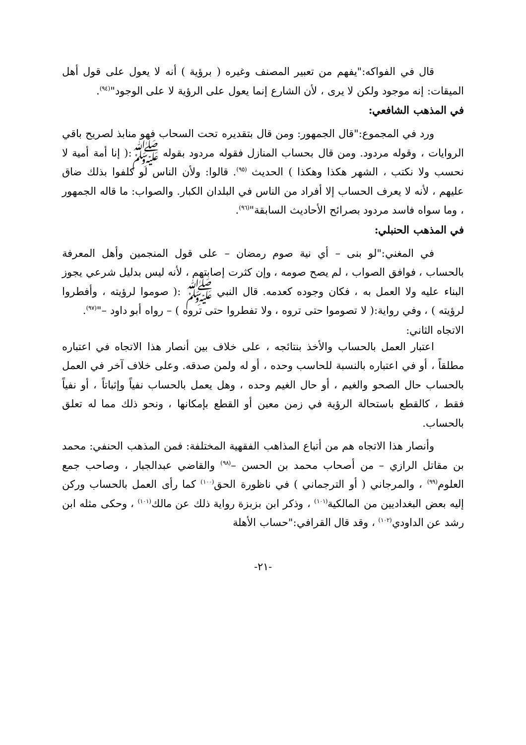قال في الفواكه:"يفهم من تعبير المصنف وغيره ( برؤية ) أنه لا يعول على قول أهل الميقات: إنه موجود ولكن لا يرى ، لأن الشارع إنما يعول على الرؤية لا على الوجود"<sup>(٩٤)</sup>.
في المذهب الشافعي:
ورد في المجموع:"قال الجمهور: ومن قال بتقديره تحت السحاب فهو منابذ لصريح باقي الروايات ، وقوله مردود. ومن قال بحساب المنازل فقوله مردود بقوله ﷺ:( إنا أمة أمية لا نحسب ولا نكتب ، الشهر هكذا وهكذا ) الحديث <sup>(٩٥)</sup>. قالوا: ولأن الناس لو كلفوا بذلك ضاق عليهم ، لأنه لا يعرف الحساب إلا أفراد من الناس في البلدان الكبار. والصواب: ما قاله الجمهور ، وما سواه فاسد مردود بصرائح الأحاديث السابقة"<sup>(٩٦)</sup>.
في المذهب الحنبلي:
في المغني:"لو بنى – أي نية صوم رمضان – على قول المنجمين وأهل المعرفة بالحساب ، فوافق الصواب ، لم يصح صومه ، وإن كثرت إصابتهم ، لأنه ليس بدليل شرعي يجوز البناء عليه ولا العمل به ، فكان وجوده كعدمه. قال النبي ﷺ :( صوموا لرؤيته ، وأفطروا لرؤيته ) ، وفي رواية:( لا تصوموا حتى تروه ، ولا تفطروا حتى تروه ) – رواه أبو داود –"<sup>(٩٧)</sup>.
الاتجاه الثاني:
اعتبار العمل بالحساب والأخذ بنتائجه ، على خلاف بين أنصار هذا الاتجاه في اعتباره مطلقاً ، أو في اعتباره بالنسبة للحاسب وحده ، أو له ولمن صدقه. وعلى خلاف آخر في العمل بالحساب حال الصحو والغيم ، أو حال الغيم وحده ، وهل يعمل بالحساب نفياً وإثباتاً ، أو نفياً فقط ، كالقطع باستحالة الرؤية في زمن معين أو القطع بإمكانها ، ونحو ذلك مما له تعلق بالحساب.
وأنصار هذا الاتجاه هم من أتباع المذاهب الفقهية المختلفة: فمن المذهب الحنفي: محمد بن مقاتل الرازي – من أصحاب محمد بن الحسن –<sup>(٩٨)</sup> والقاضي عبدالجبار ، وصاحب جمع العلوم<sup>(٩٩)</sup> ، والمرجاني ( أو الترجماني ) في ناظورة الحق<sup>(١٠٠)</sup> كما رأى العمل بالحساب وركن إليه بعض البغداديين من المالكية<sup>(١٠١)</sup> ، وذكر ابن بزبزة رواية ذلك عن مالك<sup>(١٠١)</sup> ، وحكى مثله ابن رشد عن الداودي<sup>(١٠٢)</sup> ، وقد قال القرافي:"حساب الأهلة
-٢١-